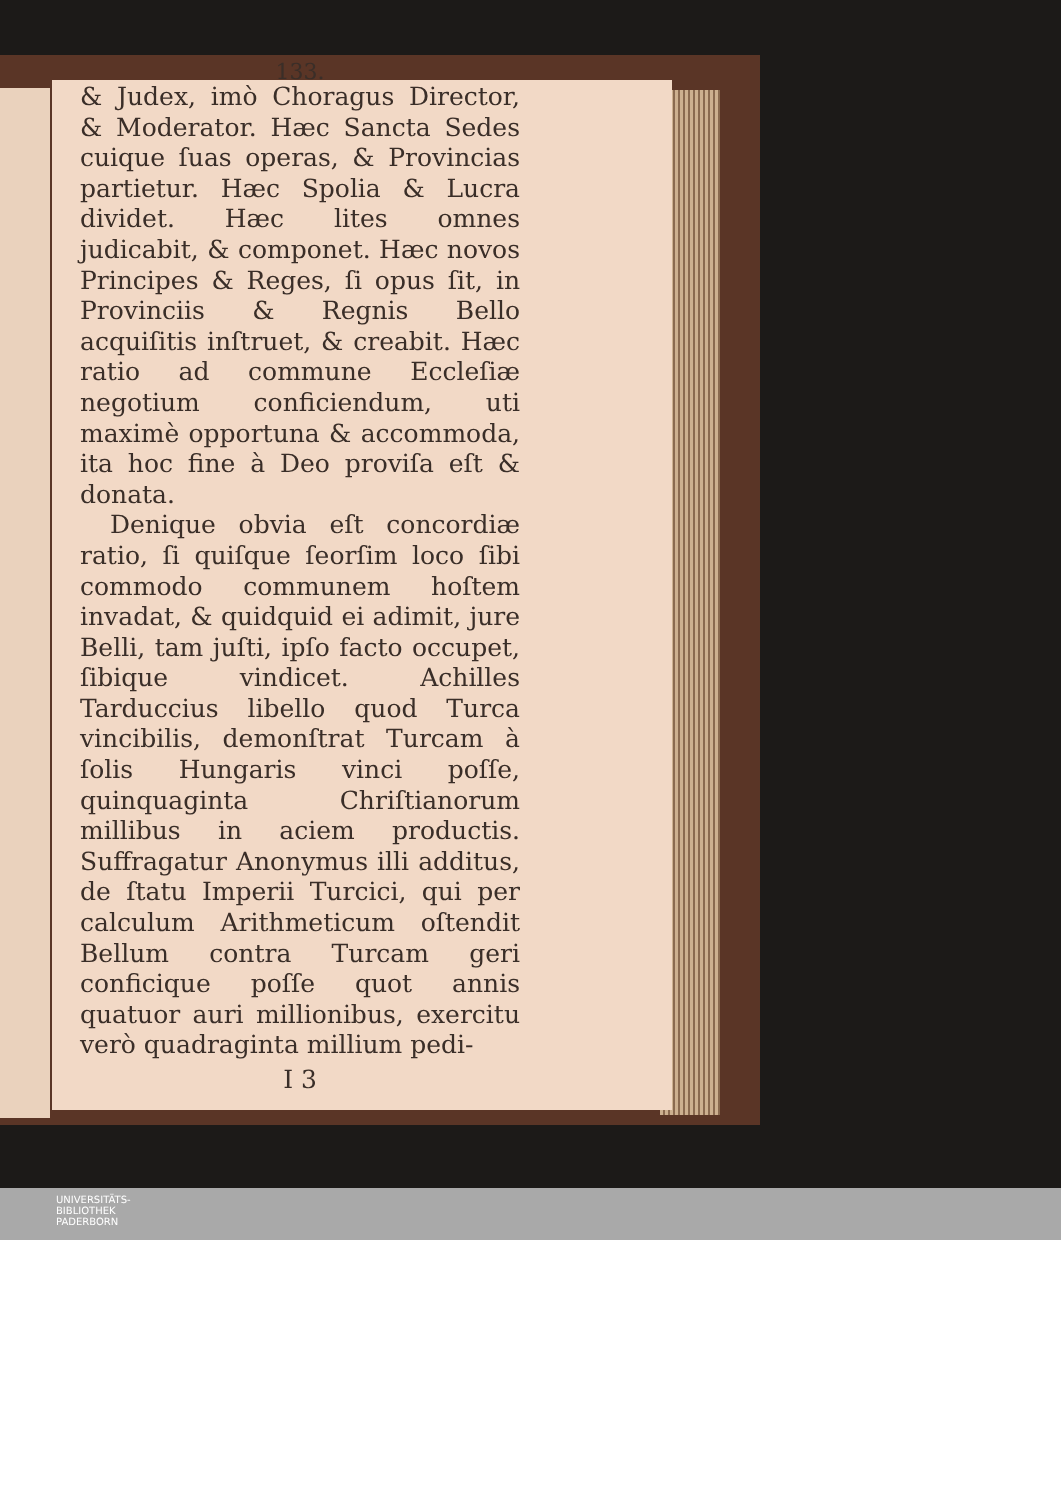133.
& Judex, imò Choragus Director, & Moderator. Hæc Sancta Sedes cuique ſuas operas, & Provincias partietur. Hæc Spolia & Lucra dividet. Hæc lites omnes judicabit, & componet. Hæc novos Principes & Reges, ſi opus ſit, in Provinciis & Regnis Bello acquiſitis inſtruet, & creabit. Hæc ratio ad commune Eccleſiæ negotium conficiendum, uti maximè opportuna & accommoda, ita hoc fine à Deo proviſa eſt & donata.
Denique obvia eſt concordiæ ratio, ſi quiſque ſeorſim loco ſibi commodo communem hoſtem invadat, & quidquid ei adimit, jure Belli, tam juſti, ipſo facto occupet, ſibique vindicet. Achilles Tarduccius libello quod Turca vincibilis, demonſtrat Turcam à ſolis Hungaris vinci poſſe, quinquaginta Chriſtianorum millibus in aciem productis. Suffragatur Anonymus illi additus, de ſtatu Imperii Turcici, qui per calculum Arithmeticum oſtendit Bellum contra Turcam geri conficique poſſe quot annis quatuor auri millionibus, exercitu verò quadraginta millium pedi-
I 3
UNIVERSITÄTS-
BIBLIOTHEK
PADERBORN